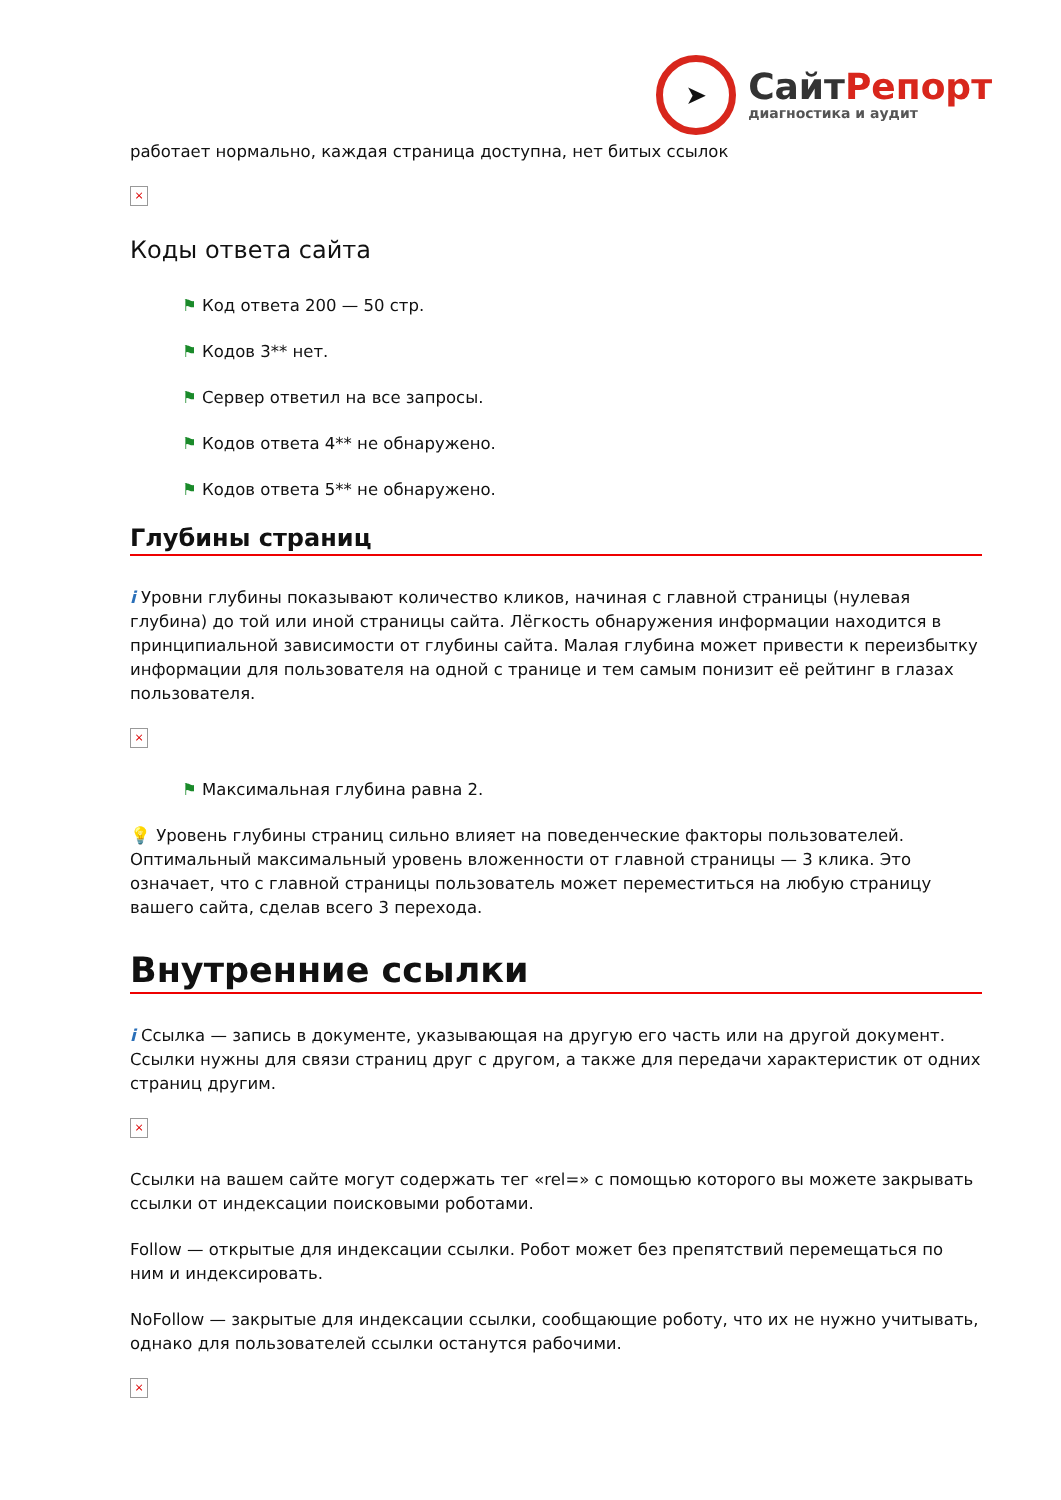➤
СайтРепорт
диагностика и аудит
работает нормально, каждая страница доступна, нет битых ссылок
×
Коды ответа сайта
⚑ Код ответа 200 — 50 стр.
⚑ Кодов 3** нет.
⚑ Сервер ответил на все запросы.
⚑ Кодов ответа 4** не обнаружено.
⚑ Кодов ответа 5** не обнаружено.
Глубины страниц
i Уровни глубины показывают количество кликов, начиная с главной страницы (нулевая глубина) до той или иной страницы сайта. Лёгкость обнаружения информации находится в принципиальной зависимости от глубины сайта. Малая глубина может привести к переизбытку информации для пользователя на одной с транице и тем самым понизит её рейтинг в глазах пользователя.
×
⚑ Максимальная глубина равна 2.
💡 Уровень глубины страниц сильно влияет на поведенческие факторы пользователей. Оптимальный максимальный уровень вложенности от главной страницы — 3 клика. Это означает, что с главной страницы пользователь может переместиться на любую страницу вашего сайта, сделав всего 3 перехода.
Внутренние ссылки
i Ссылка — запись в документе, указывающая на другую его часть или на другой документ. Ссылки нужны для связи страниц друг с другом, а также для передачи характеристик от одних страниц другим.
×
Ссылки на вашем сайте могут содержать тег «rel=» с помощью которого вы можете закрывать ссылки от индексации поисковыми роботами.
Follow — открытые для индексации ссылки. Робот может без препятствий перемещаться по ним и индексировать.
NoFollow — закрытые для индексации ссылки, сообщающие роботу, что их не нужно учитывать, однако для пользователей ссылки останутся рабочими.
×